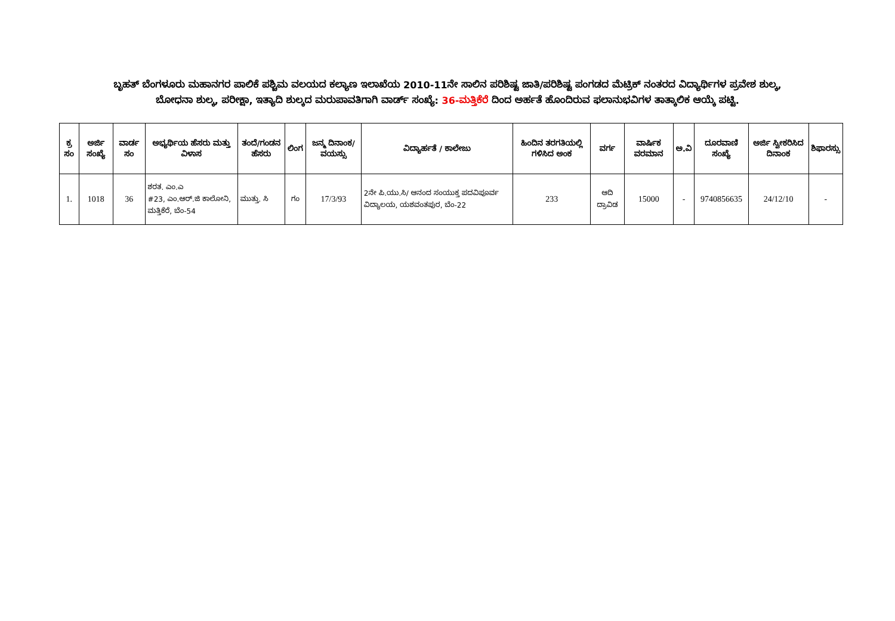ಬೃಹತ್ ಬೆಂಗಳೂರು ಮಹಾನಗರ ಪಾಲಿಕೆ ಪಶ್ಚಿಮ ವಲಯದ ಕಲ್ಯಾಣ ಇಲಾಖೆಯ 2010-11ನೇ ಸಾಲಿನ ಪರಿಶಿಷ್ಟ ಜಾತಿ/ಪರಿಶಿಷ್ಟ ಪಂಗಡದ ಮೆಟ್ರಿಕ್ ನಂತರದ ವಿದ್ಯಾರ್ಥಿಗಳ ಪ್ರವೇಶ ಶುಲ್ಕ,
ಬೋಧನಾ ಶುಲ್ಕ, ಪರೀಕ್ಷಾ, ಇತ್ಯಾದಿ ಶುಲ್ಕದ ಮರುಪಾವತಿಗಾಗಿ ವಾರ್ಡ್ ಸಂಖ್ಯೆ: 36-ಮತ್ತಿಕೆರೆ ದಿಂದ ಅರ್ಹತೆ ಹೊಂದಿರುವ ಫಲಾನುಭವಿಗಳ ತಾತ್ಕಾಲಿಕ ಆಯ್ಕೆ ಪಟ್ಟಿ.
| ಕ್ರ ಸಂ | ಅರ್ಜಿ ಸಂಖ್ಯೆ | ವಾರ್ಡ ಸಂ | ಅಭ್ಯರ್ಥಿಯ ಹೆಸರು ಮತ್ತು ವಿಳಾಸ | ತಂದೆ/ಗಂಡನ ಹೆಸರು | ಲಿಂಗ | ಜನ್ಮ ದಿನಾಂಕ/ ವಯಸ್ಸು | ವಿದ್ಯಾರ್ಹತೆ / ಕಾಲೇಜು | ಹಿಂದಿನ ತರಗತಿಯಲ್ಲಿ ಗಳಿಸಿದ ಅಂಕ | ವರ್ಗ | ವಾರ್ಷಿಕ ವರಮಾನ | ಅ.ವಿ | ದೂರವಾಣಿ ಸಂಖ್ಯೆ | ಅರ್ಜಿ ಸ್ವೀಕರಿಸಿದ ದಿನಾಂಕ | ಶಿಫಾರಸ್ಸು |
| --- | --- | --- | --- | --- | --- | --- | --- | --- | --- | --- | --- | --- | --- | --- |
| 1. | 1018 | 36 | ಶರತ. ಎಂ.ಎ #23, ಎಂ.ಆರ್.ಜಿ ಕಾಲೋನಿ, ಮತ್ತಿಕೆರೆ, ಬೆಂ-54 | ಮುತ್ತು. ಸಿ | ಗಂ | 17/3/93 | 2ನೇ ಪಿ.ಯು.ಸಿ/ ಆನಂದ ಸಂಯುಕ್ತ ಪದವಿಪೂರ್ವ ವಿದ್ಯಾಲಯ, ಯಶವಂತಪುರ, ಬೆಂ-22 | 233 | ಆದಿ ದ್ರಾವಿಡ | 15000 | - | 9740856635 | 24/12/10 | - |